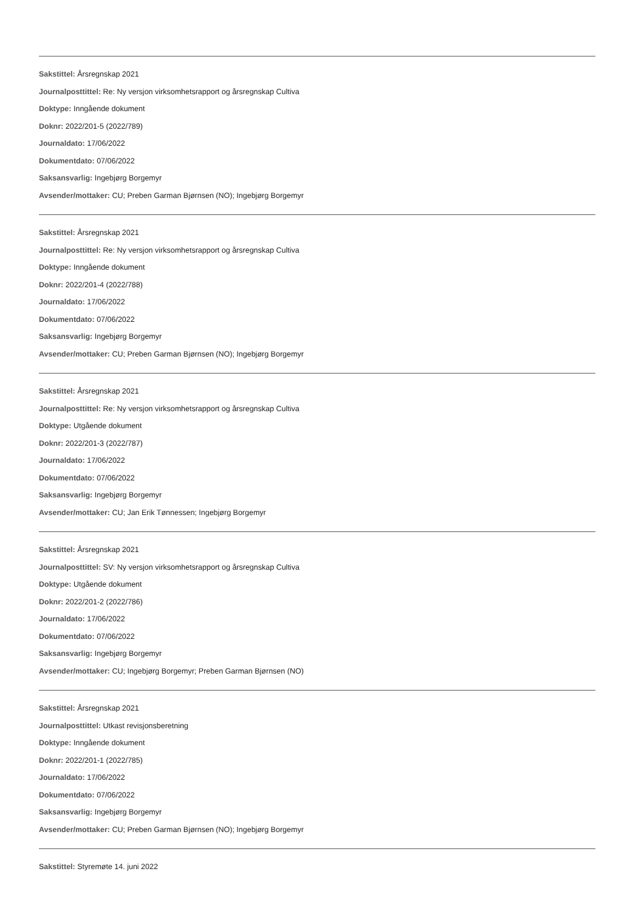Sakstittel: Årsregnskap 2021
Journalposttittel: Re: Ny versjon virksomhetsrapport og årsregnskap Cultiva
Doktype: Inngående dokument
Doknr: 2022/201-5 (2022/789)
Journaldato: 17/06/2022
Dokumentdato: 07/06/2022
Saksansvarlig: Ingebjørg Borgemyr
Avsender/mottaker: CU; Preben Garman Bjørnsen (NO); Ingebjørg Borgemyr
Sakstittel: Årsregnskap 2021
Journalposttittel: Re: Ny versjon virksomhetsrapport og årsregnskap Cultiva
Doktype: Inngående dokument
Doknr: 2022/201-4 (2022/788)
Journaldato: 17/06/2022
Dokumentdato: 07/06/2022
Saksansvarlig: Ingebjørg Borgemyr
Avsender/mottaker: CU; Preben Garman Bjørnsen (NO); Ingebjørg Borgemyr
Sakstittel: Årsregnskap 2021
Journalposttittel: Re: Ny versjon virksomhetsrapport og årsregnskap Cultiva
Doktype: Utgående dokument
Doknr: 2022/201-3 (2022/787)
Journaldato: 17/06/2022
Dokumentdato: 07/06/2022
Saksansvarlig: Ingebjørg Borgemyr
Avsender/mottaker: CU; Jan Erik Tønnessen; Ingebjørg Borgemyr
Sakstittel: Årsregnskap 2021
Journalposttittel: SV: Ny versjon virksomhetsrapport og årsregnskap Cultiva
Doktype: Utgående dokument
Doknr: 2022/201-2 (2022/786)
Journaldato: 17/06/2022
Dokumentdato: 07/06/2022
Saksansvarlig: Ingebjørg Borgemyr
Avsender/mottaker: CU; Ingebjørg Borgemyr; Preben Garman Bjørnsen (NO)
Sakstittel: Årsregnskap 2021
Journalposttittel: Utkast revisjonsberetning
Doktype: Inngående dokument
Doknr: 2022/201-1 (2022/785)
Journaldato: 17/06/2022
Dokumentdato: 07/06/2022
Saksansvarlig: Ingebjørg Borgemyr
Avsender/mottaker: CU; Preben Garman Bjørnsen (NO); Ingebjørg Borgemyr
Sakstittel: Styremøte 14. juni 2022